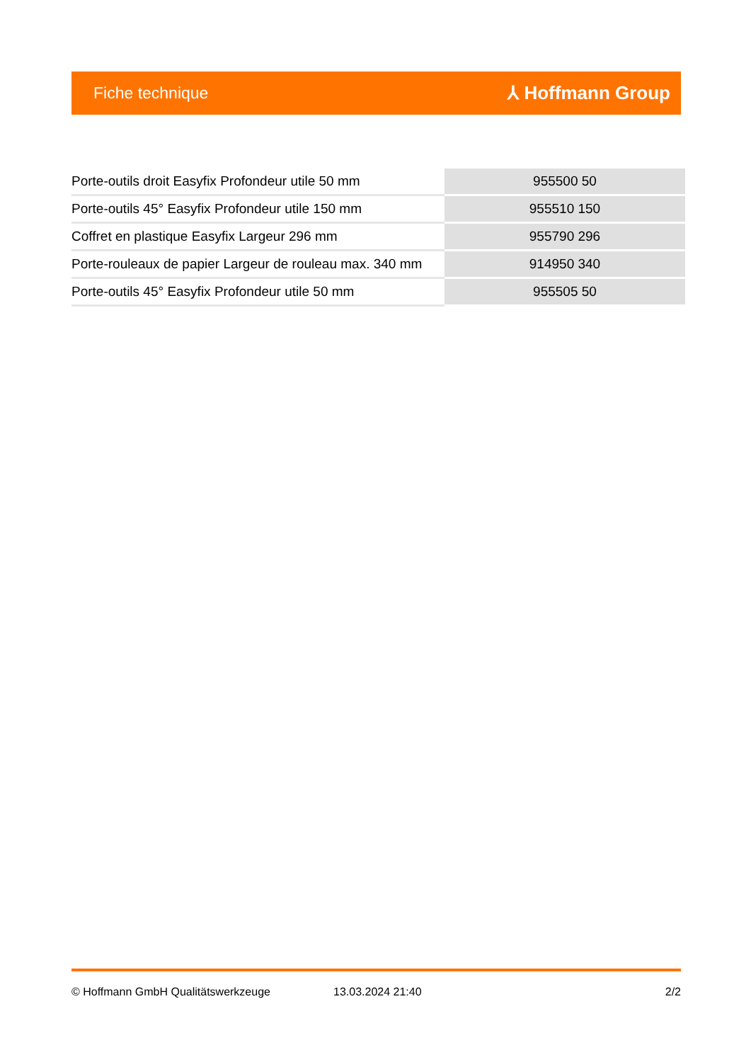Fiche technique ⅄ Hoffmann Group
| Porte-outils droit Easyfix Profondeur utile 50 mm | 955500 50 |
| Porte-outils 45° Easyfix Profondeur utile 150 mm | 955510 150 |
| Coffret en plastique Easyfix Largeur 296 mm | 955790 296 |
| Porte-rouleaux de papier Largeur de rouleau max. 340 mm | 914950 340 |
| Porte-outils 45° Easyfix Profondeur utile 50 mm | 955505 50 |
© Hoffmann GmbH Qualitätswerkzeuge 13.03.2024 21:40 2/2